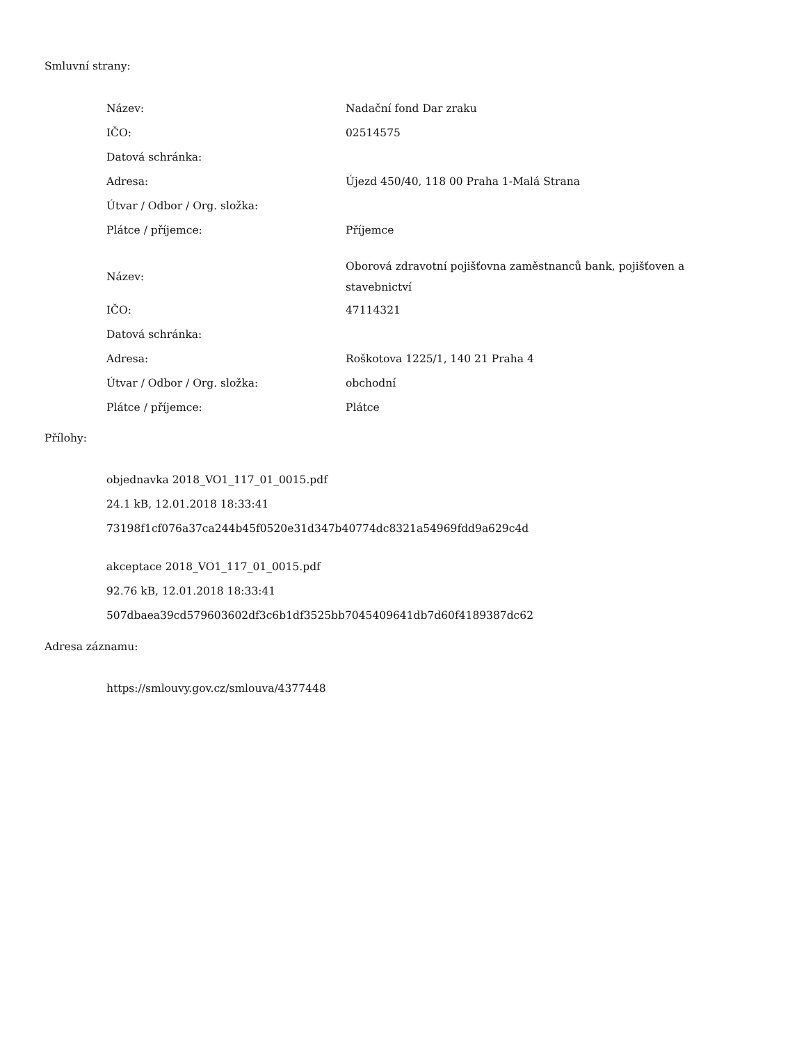Smluvní strany:
| Název: | Nadační fond Dar zraku |
| IČO: | 02514575 |
| Datová schránka: | |
| Adresa: | Újezd 450/40, 118 00 Praha 1-Malá Strana |
| Útvar / Odbor / Org. složka: | |
| Plátce / příjemce: | Příjemce |
| Název: | Oborová zdravotní pojišťovna zaměstnanců bank, pojišťoven a stavebnictví |
| IČO: | 47114321 |
| Datová schránka: | |
| Adresa: | Roškotova 1225/1, 140 21 Praha 4 |
| Útvar / Odbor / Org. složka: | obchodní |
| Plátce / příjemce: | Plátce |
Přílohy:
objednavka 2018_VO1_117_01_0015.pdf
24.1 kB, 12.01.2018 18:33:41
73198f1cf076a37ca244b45f0520e31d347b40774dc8321a54969fdd9a629c4d
akceptace 2018_VO1_117_01_0015.pdf
92.76 kB, 12.01.2018 18:33:41
507dbaea39cd579603602df3c6b1df3525bb7045409641db7d60f4189387dc62
Adresa záznamu:
https://smlouvy.gov.cz/smlouva/4377448